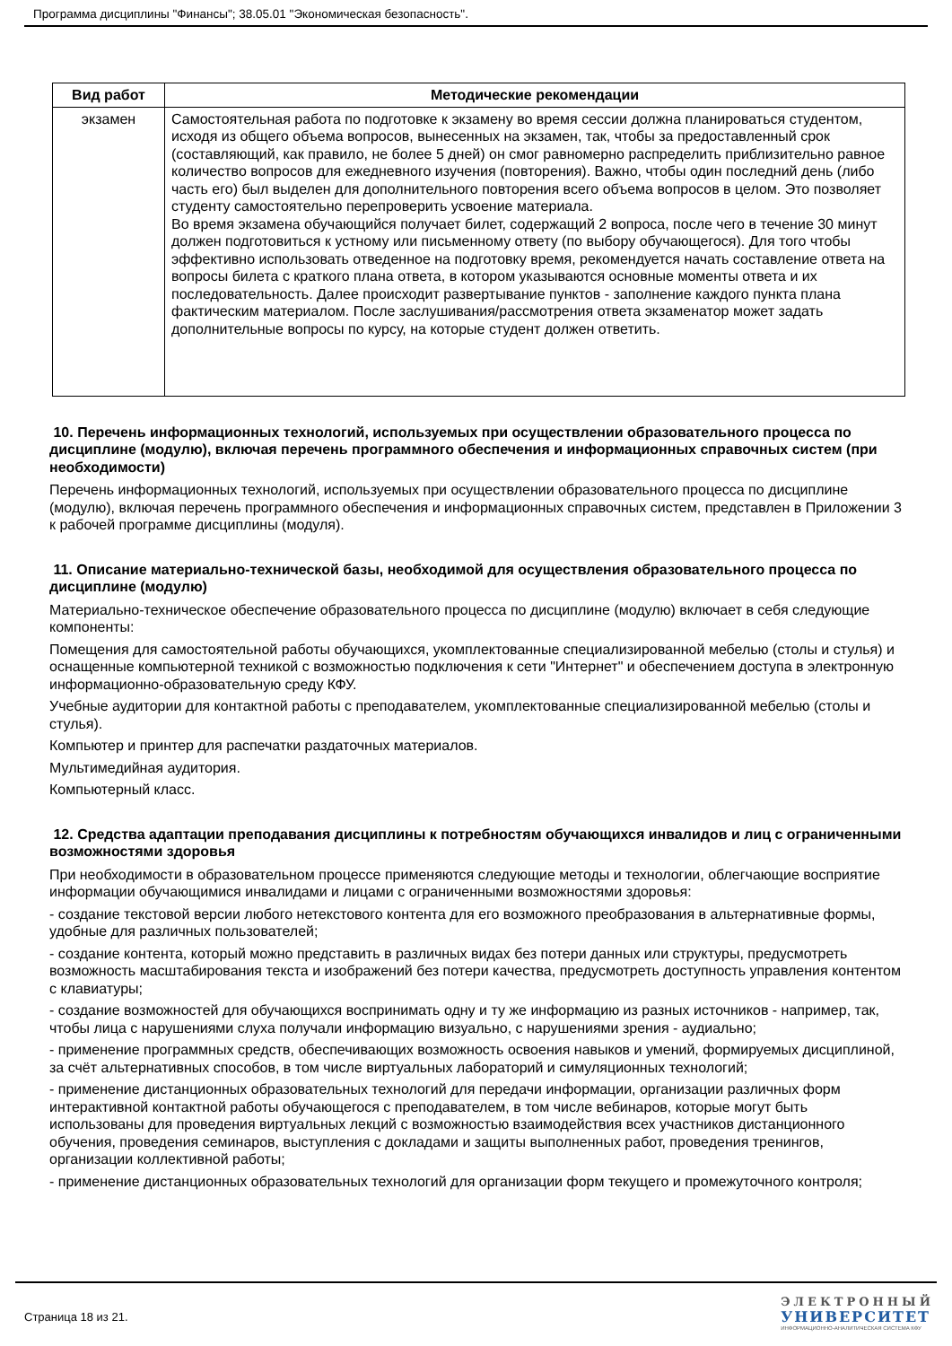Программа дисциплины "Финансы"; 38.05.01 "Экономическая безопасность".
| Вид работ | Методические рекомендации |
| --- | --- |
| экзамен | Самостоятельная работа по подготовке к экзамену во время сессии должна планироваться студентом, исходя из общего объема вопросов, вынесенных на экзамен, так, чтобы за предоставленный срок (составляющий, как правило, не более 5 дней) он смог равномерно распределить приблизительно равное количество вопросов для ежедневного изучения (повторения). Важно, чтобы один последний день (либо часть его) был выделен для дополнительного повторения всего объема вопросов в целом. Это позволяет студенту самостоятельно перепроверить усвоение материала. Во время экзамена обучающийся получает билет, содержащий 2 вопроса, после чего в течение 30 минут должен подготовиться к устному или письменному ответу (по выбору обучающегося). Для того чтобы эффективно использовать отведенное на подготовку время, рекомендуется начать составление ответа на вопросы билета с краткого плана ответа, в котором указываются основные моменты ответа и их последовательность. Далее происходит развертывание пунктов - заполнение каждого пункта плана фактическим материалом. После заслушивания/рассмотрения ответа экзаменатор может задать дополнительные вопросы по курсу, на которые студент должен ответить. |
10. Перечень информационных технологий, используемых при осуществлении образовательного процесса по дисциплине (модулю), включая перечень программного обеспечения и информационных справочных систем (при необходимости)
Перечень информационных технологий, используемых при осуществлении образовательного процесса по дисциплине (модулю), включая перечень программного обеспечения и информационных справочных систем, представлен в Приложении 3 к рабочей программе дисциплины (модуля).
11. Описание материально-технической базы, необходимой для осуществления образовательного процесса по дисциплине (модулю)
Материально-техническое обеспечение образовательного процесса по дисциплине (модулю) включает в себя следующие компоненты:
Помещения для самостоятельной работы обучающихся, укомплектованные специализированной мебелью (столы и стулья) и оснащенные компьютерной техникой с возможностью подключения к сети "Интернет" и обеспечением доступа в электронную информационно-образовательную среду КФУ.
Учебные аудитории для контактной работы с преподавателем, укомплектованные специализированной мебелью (столы и стулья).
Компьютер и принтер для распечатки раздаточных материалов.
Мультимедийная аудитория.
Компьютерный класс.
12. Средства адаптации преподавания дисциплины к потребностям обучающихся инвалидов и лиц с ограниченными возможностями здоровья
При необходимости в образовательном процессе применяются следующие методы и технологии, облегчающие восприятие информации обучающимися инвалидами и лицами с ограниченными возможностями здоровья:
- создание текстовой версии любого нетекстового контента для его возможного преобразования в альтернативные формы, удобные для различных пользователей;
- создание контента, который можно представить в различных видах без потери данных или структуры, предусмотреть возможность масштабирования текста и изображений без потери качества, предусмотреть доступность управления контентом с клавиатуры;
- создание возможностей для обучающихся воспринимать одну и ту же информацию из разных источников - например, так, чтобы лица с нарушениями слуха получали информацию визуально, с нарушениями зрения - аудиально;
- применение программных средств, обеспечивающих возможность освоения навыков и умений, формируемых дисциплиной, за счёт альтернативных способов, в том числе виртуальных лабораторий и симуляционных технологий;
- применение дистанционных образовательных технологий для передачи информации, организации различных форм интерактивной контактной работы обучающегося с преподавателем, в том числе вебинаров, которые могут быть использованы для проведения виртуальных лекций с возможностью взаимодействия всех участников дистанционного обучения, проведения семинаров, выступления с докладами и защиты выполненных работ, проведения тренингов, организации коллективной работы;
- применение дистанционных образовательных технологий для организации форм текущего и промежуточного контроля;
Страница 18 из 21.
ЭЛЕКТРОННЫЙ
УНИВЕРСИТЕТ
ИНФОРМАЦИОННО-АНАЛИТИЧЕСКАЯ СИСТЕМА КФУ